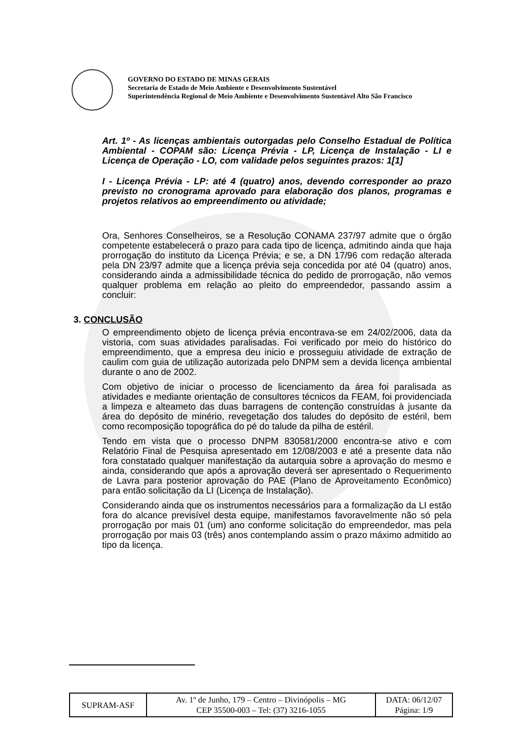GOVERNO DO ESTADO DE MINAS GERAIS
Secretaria de Estado de Meio Ambiente e Desenvolvimento Sustentável
Superintendência Regional de Meio Ambiente e Desenvolvimento Sustentável Alto São Francisco
Art. 1º - As licenças ambientais outorgadas pelo Conselho Estadual de Política Ambiental - COPAM são: Licença Prévia - LP, Licença de Instalação - LI e Licença de Operação - LO, com validade pelos seguintes prazos: 1[1]
I - Licença Prévia - LP: até 4 (quatro) anos, devendo corresponder ao prazo previsto no cronograma aprovado para elaboração dos planos, programas e projetos relativos ao empreendimento ou atividade;
Ora, Senhores Conselheiros, se a Resolução CONAMA 237/97 admite que o órgão competente estabelecerá o prazo para cada tipo de licença, admitindo ainda que haja prorrogação do instituto da Licença Prévia; e se, a DN 17/96 com redação alterada pela DN 23/97 admite que a licença prévia seja concedida por até 04 (quatro) anos, considerando ainda a admissibilidade técnica do pedido de prorrogação, não vemos qualquer problema em relação ao pleito do empreendedor, passando assim a concluir:
3. CONCLUSÃO
O empreendimento objeto de licença prévia encontrava-se em 24/02/2006, data da vistoria, com suas atividades paralisadas. Foi verificado por meio do histórico do empreendimento, que a empresa deu inicio e prosseguiu atividade de extração de caulim com guia de utilização autorizada pelo DNPM sem a devida licença ambiental durante o ano de 2002.
Com objetivo de iniciar o processo de licenciamento da área foi paralisada as atividades e mediante orientação de consultores técnicos da FEAM, foi providenciada a limpeza e alteameto das duas barragens de contenção construídas à jusante da área do depósito de minério, revegetação dos taludes do depósito de estéril, bem como recomposição topográfica do pé do talude da pilha de estéril.
Tendo em vista que o processo DNPM 830581/2000 encontra-se ativo e com Relatório Final de Pesquisa apresentado em 12/08/2003 e até a presente data não fora constatado qualquer manifestação da autarquia sobre a aprovação do mesmo e ainda, considerando que após a aprovação deverá ser apresentado o Requerimento de Lavra para posterior aprovação do PAE (Plano de Aproveitamento Econômico) para então solicitação da LI (Licença de Instalação).
Considerando ainda que os instrumentos necessários para a formalização da LI estão fora do alcance previsível desta equipe, manifestamos favoravelmente não só pela prorrogação por mais 01 (um) ano conforme solicitação do empreendedor, mas pela prorrogação por mais 03 (três) anos contemplando assim o prazo máximo admitido ao tipo da licença.
| SUPRAM-ASF | Av. 1º de Junho, 179 – Centro – Divinópolis – MG CEP 35500-003 – Tel: (37) 3216-1055 | DATA: 06/12/07 Página: 1/9 |